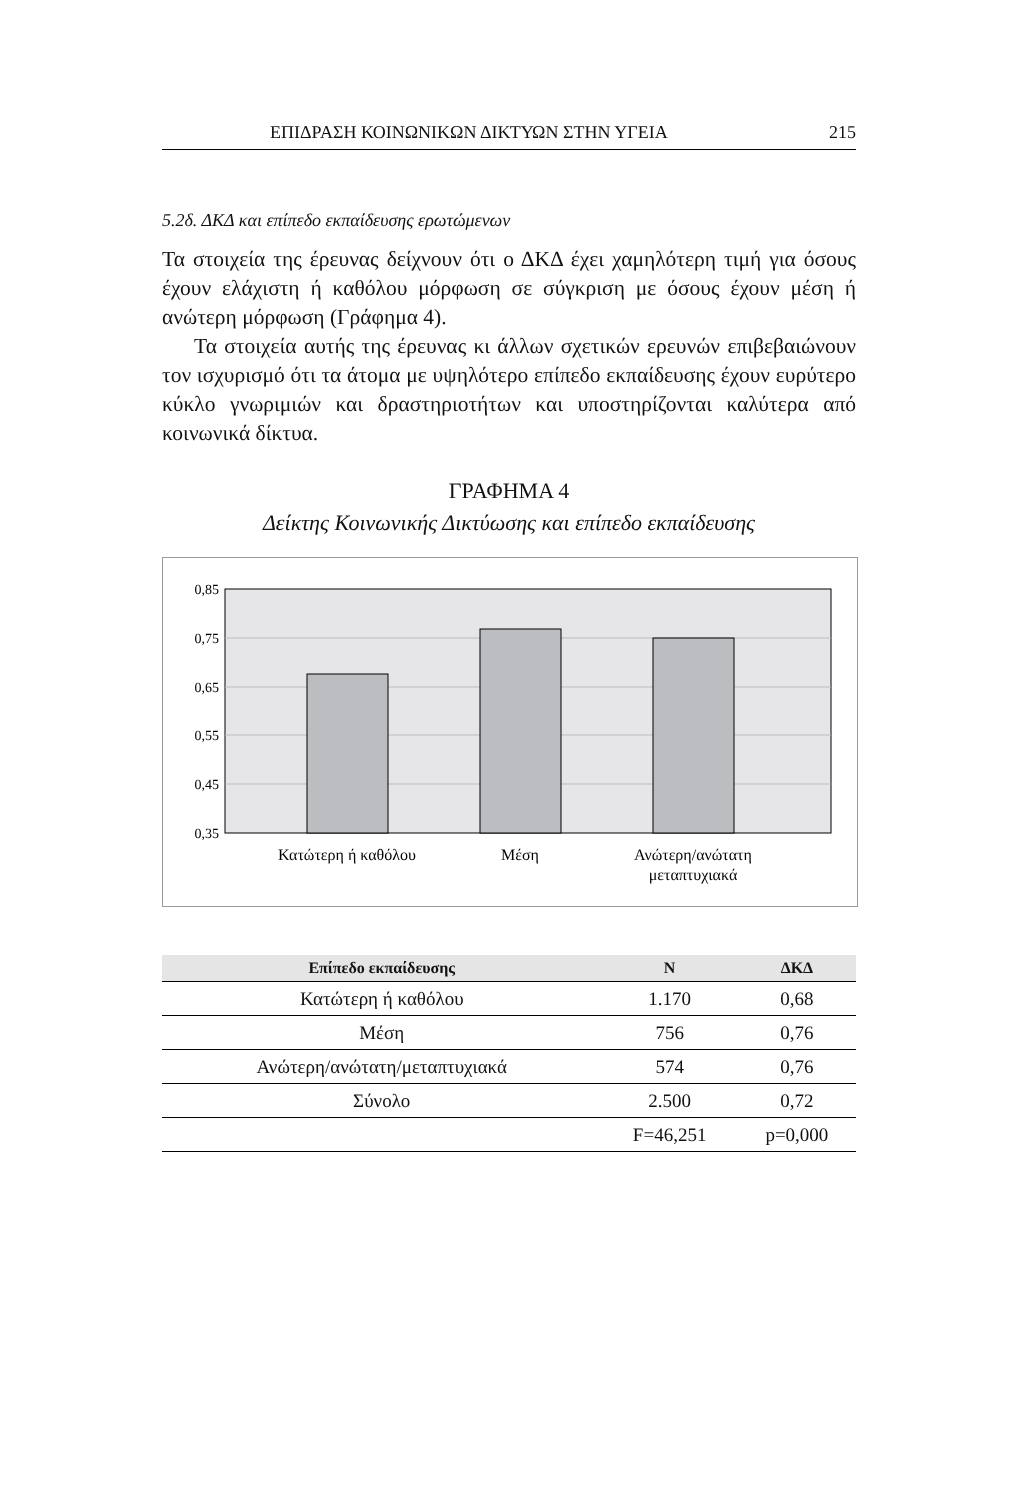ΕΠΙΔΡΑΣΗ ΚΟΙΝΩΝΙΚΩΝ ΔΙΚΤΥΩΝ ΣΤΗΝ ΥΓΕΙΑ 215
5.2δ. ΔΚΔ και επίπεδο εκπαίδευσης ερωτώμενων
Τα στοιχεία της έρευνας δείχνουν ότι ο ΔΚΔ έχει χαμηλότερη τιμή για όσους έχουν ελάχιστη ή καθόλου μόρφωση σε σύγκριση με όσους έχουν μέση ή ανώτερη μόρφωση (Γράφημα 4).
Τα στοιχεία αυτής της έρευνας κι άλλων σχετικών ερευνών επιβεβαιώνουν τον ισχυρισμό ότι τα άτομα με υψηλότερο επίπεδο εκπαίδευσης έχουν ευρύτερο κύκλο γνωριμιών και δραστηριοτήτων και υποστηρίζονται καλύτερα από κοινωνικά δίκτυα.
ΓΡΑΦΗΜΑ 4
Δείκτης Κοινωνικής Δικτύωσης και επίπεδο εκπαίδευσης
0,85
0,75
0,65
0,55
0,45
0,35
Κατώτερη ή καθόλου
Μέση
Ανώτερη/ανώτατη
μεταπτυχιακά
| Επίπεδο εκπαίδευσης | Ν | ΔΚΔ |
| --- | --- | --- |
| Κατώτερη ή καθόλου | 1.170 | 0,68 |
| Μέση | 756 | 0,76 |
| Ανώτερη/ανώτατη/μεταπτυχιακά | 574 | 0,76 |
| Σύνολο | 2.500 | 0,72 |
| | F=46,251 | p=0,000 |